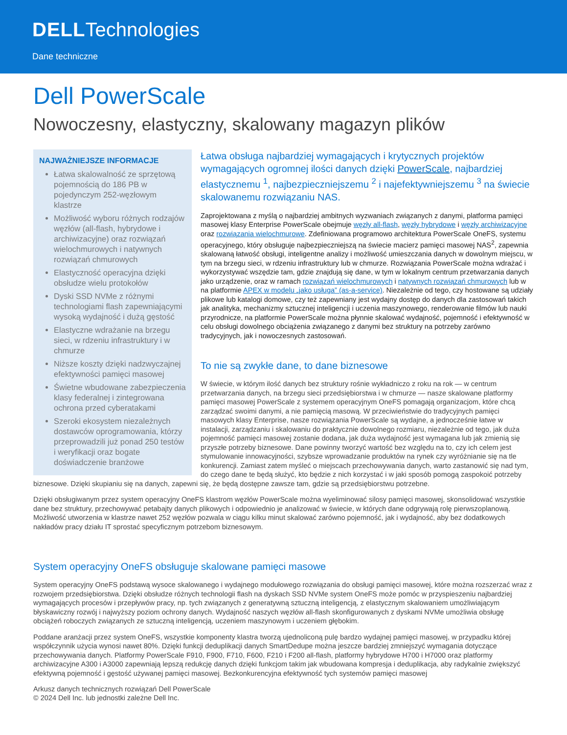DELLTechnologies
Dane techniczne
Dell PowerScale
Nowoczesny, elastyczny, skalowany magazyn plików
NAJWAŻNIEJSZE INFORMACJE
Łatwa skalowalność ze sprzętową pojemnością do 186 PB w pojedynczym 252-węzłowym klastrze
Możliwość wyboru różnych rodzajów węzłów (all-flash, hybrydowe i archiwizacyjne) oraz rozwiązań wielochmurowych i natywnych rozwiązań chmurowych
Elastyczność operacyjna dzięki obsłudze wielu protokołów
Dyski SSD NVMe z różnymi technologiami flash zapewniającymi wysoką wydajność i dużą gęstość
Elastyczne wdrażanie na brzegu sieci, w rdzeniu infrastruktury i w chmurze
Niższe koszty dzięki nadzwyczajnej efektywności pamięci masowej
Świetne wbudowane zabezpieczenia klasy federalnej i zintegrowana ochrona przed cyberatakami
Szeroki ekosystem niezależnych dostawców oprogramowania, którzy przeprowadzili już ponad 250 testów i weryfikacji oraz bogate doświadczenie branżowe
Łatwa obsługa najbardziej wymagających i krytycznych projektów wymagających ogromnej ilości danych dzięki PowerScale, najbardziej elastycznemu <sup>1</sup>, najbezpieczniejszemu <sup>2</sup> i najefektywniejszemu <sup>3</sup> na świecie skalowanemu rozwiązaniu NAS.
Zaprojektowana z myślą o najbardziej ambitnych wyzwaniach związanych z danymi, platforma pamięci masowej klasy Enterprise PowerScale obejmuje węzły all-flash, węzły hybrydowe i węzły archiwizacyjne oraz rozwiązania wielochmurowe. Zdefiniowana programowo architektura PowerScale OneFS, systemu operacyjnego, który obsługuje najbezpieczniejszą na świecie macierz pamięci masowej NAS<sup>2</sup>, zapewnia skalowaną łatwość obsługi, inteligentne analizy i możliwość umieszczania danych w dowolnym miejscu, w tym na brzegu sieci, w rdzeniu infrastruktury lub w chmurze. Rozwiązania PowerScale można wdrażać i wykorzystywać wszędzie tam, gdzie znajdują się dane, w tym w lokalnym centrum przetwarzania danych jako urządzenie, oraz w ramach rozwiązań wielochmurowych i natywnych rozwiązań chmurowych lub w na platformie APEX w modelu „jako usługa” (as-a-service). Niezależnie od tego, czy hostowane są udziały plikowe lub katalogi domowe, czy też zapewniany jest wydajny dostęp do danych dla zastosowań takich jak analityka, mechanizmy sztucznej inteligencji i uczenia maszynowego, renderowanie filmów lub nauki przyrodnicze, na platformie PowerScale można płynnie skalować wydajność, pojemność i efektywność w celu obsługi dowolnego obciążenia związanego z danymi bez struktury na potrzeby zarówno tradycyjnych, jak i nowoczesnych zastosowań.
To nie są zwykłe dane, to dane biznesowe
W świecie, w którym ilość danych bez struktury rośnie wykładniczo z roku na rok — w centrum przetwarzania danych, na brzegu sieci przedsiębiorstwa i w chmurze — nasze skalowane platformy pamięci masowej PowerScale z systemem operacyjnym OneFS pomagają organizacjom, które chcą zarządzać swoimi danymi, a nie pamięcią masową. W przeciwieństwie do tradycyjnych pamięci masowych klasy Enterprise, nasze rozwiązania PowerScale są wydajne, a jednocześnie łatwe w instalacji, zarządzaniu i skalowaniu do praktycznie dowolnego rozmiaru, niezależnie od tego, jak duża pojemność pamięci masowej zostanie dodana, jak duża wydajność jest wymagana lub jak zmienią się przyszłe potrzeby biznesowe. Dane powinny tworzyć wartość bez względu na to, czy ich celem jest stymulowanie innowacyjności, szybsze wprowadzanie produktów na rynek czy wyróżnianie się na tle konkurencji. Zamiast zatem myśleć o miejscach przechowywania danych, warto zastanowić się nad tym, do czego dane te będą służyć, kto będzie z nich korzystać i w jaki sposób pomogą zaspokoić potrzeby biznesowe. Dzięki skupianiu się na danych, zapewni się, że będą dostępne zawsze tam, gdzie są przedsiębiorstwu potrzebne.
Dzięki obsługiwanym przez system operacyjny OneFS klastrom węzłów PowerScale można wyeliminować silosy pamięci masowej, skonsolidować wszystkie dane bez struktury, przechowywać petabajty danych plikowych i odpowiednio je analizować w świecie, w których dane odgrywają rolę pierwszoplanową. Możliwość utworzenia w klastrze nawet 252 węzłów pozwala w ciągu kilku minut skalować zarówno pojemność, jak i wydajność, aby bez dodatkowych nakładów pracy działu IT sprostać specyficznym potrzebom biznesowym.
System operacyjny OneFS obsługuje skalowane pamięci masowe
System operacyjny OneFS podstawą wysoce skalowanego i wydajnego modułowego rozwiązania do obsługi pamięci masowej, które można rozszerzać wraz z rozwojem przedsiębiorstwa. Dzięki obsłudze różnych technologii flash na dyskach SSD NVMe system OneFS może pomóc w przyspieszeniu najbardziej wymagających procesów i przepływów pracy, np. tych związanych z generatywną sztuczną inteligencją, z elastycznym skalowaniem umożliwiającym błyskawiczny rozwój i najwyższy poziom ochrony danych. Wydajność naszych węzłów all-flash skonfigurowanych z dyskami NVMe umożliwia obsługę obciążeń roboczych związanych ze sztuczną inteligencją, uczeniem maszynowym i uczeniem głębokim.
Poddane aranżacji przez system OneFS, wszystkie komponenty klastra tworzą ujednoliconą pulę bardzo wydajnej pamięci masowej, w przypadku której współczynnik użycia wynosi nawet 80%. Dzięki funkcji deduplikacji danych SmartDedupe można jeszcze bardziej zmniejszyć wymagania dotyczące przechowywania danych. Platformy PowerScale F910, F900, F710, F600, F210 i F200 all-flash, platformy hybrydowe H700 i H7000 oraz platformy archiwizacyjne A300 i A3000 zapewniają lepszą redukcję danych dzięki funkcjom takim jak wbudowana kompresja i deduplikacja, aby radykalnie zwiększyć efektywną pojemność i gęstość używanej pamięci masowej. Bezkonkurencyjna efektywność tych systemów pamięci masowej
Arkusz danych technicznych rozwiązań Dell PowerScale
© 2024 Dell Inc. lub jednostki zależne Dell Inc.